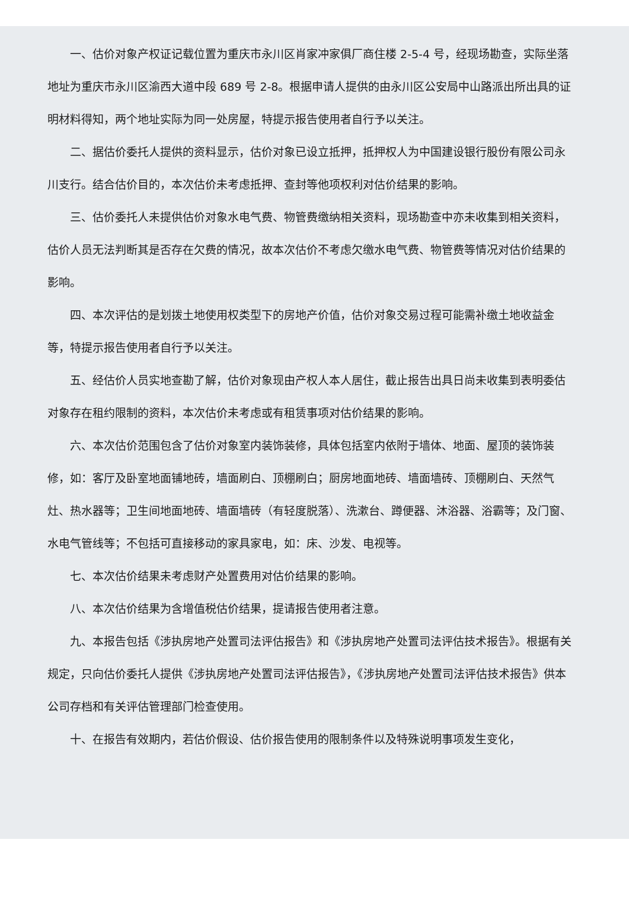一、估价对象产权证记载位置为重庆市永川区肖家冲家俱厂商住楼 2-5-4 号，经现场勘查，实际坐落地址为重庆市永川区渝西大道中段 689 号 2-8。根据申请人提供的由永川区公安局中山路派出所出具的证明材料得知，两个地址实际为同一处房屋，特提示报告使用者自行予以关注。
二、据估价委托人提供的资料显示，估价对象已设立抵押，抵押权人为中国建设银行股份有限公司永川支行。结合估价目的，本次估价未考虑抵押、查封等他项权利对估价结果的影响。
三、估价委托人未提供估价对象水电气费、物管费缴纳相关资料，现场勘查中亦未收集到相关资料，估价人员无法判断其是否存在欠费的情况，故本次估价不考虑欠缴水电气费、物管费等情况对估价结果的影响。
四、本次评估的是划拨土地使用权类型下的房地产价值，估价对象交易过程可能需补缴土地收益金等，特提示报告使用者自行予以关注。
五、经估价人员实地查勘了解，估价对象现由产权人本人居住，截止报告出具日尚未收集到表明委估对象存在租约限制的资料，本次估价未考虑或有租赁事项对估价结果的影响。
六、本次估价范围包含了估价对象室内装饰装修，具体包括室内依附于墙体、地面、屋顶的装饰装修，如：客厅及卧室地面铺地砖，墙面刷白、顶棚刷白；厨房地面地砖、墙面墙砖、顶棚刷白、天然气灶、热水器等；卫生间地面地砖、墙面墙砖（有轻度脱落）、洗漱台、蹲便器、沐浴器、浴霸等；及门窗、水电气管线等；不包括可直接移动的家具家电，如：床、沙发、电视等。
七、本次估价结果未考虑财产处置费用对估价结果的影响。
八、本次估价结果为含增值税估价结果，提请报告使用者注意。
九、本报告包括《涉执房地产处置司法评估报告》和《涉执房地产处置司法评估技术报告》。根据有关规定，只向估价委托人提供《涉执房地产处置司法评估报告》，《涉执房地产处置司法评估技术报告》供本公司存档和有关评估管理部门检查使用。
十、在报告有效期内，若估价假设、估价报告使用的限制条件以及特殊说明事项发生变化，